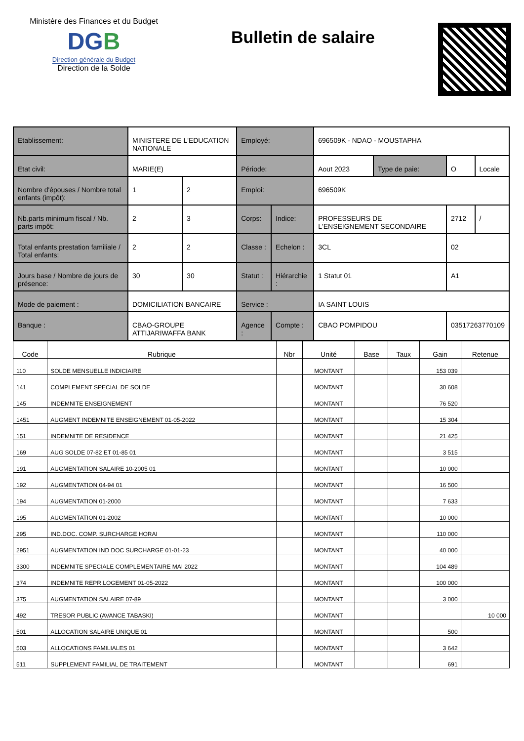Ministère des Finances et du Budget
DGB
Direction générale du Budget
Direction de la Solde
Bulletin de salaire
| Etablissement: | MINISTERE DE L'EDUCATION NATIONALE | | Employé: | | 696509K - NDAO - MOUSTAPHA | | | |
| Etat civil: | MARIE(E) | | Période: | | Aout 2023 | Type de paie: | O | Locale |
| Nombre d'épouses / Nombre total enfants (impôt): | 1 | 2 | Emploi: | | 696509K | | | |
| Nb.parts minimum fiscal / Nb. parts impôt: | 2 | 3 | Corps: | Indice: | PROFESSEURS DE L'ENSEIGNEMENT SECONDAIRE | | 2712 | / |
| Total enfants prestation familiale / Total enfants: | 2 | 2 | Classe : | Echelon : | 3CL | | 02 | |
| Jours base / Nombre de jours de présence: | 30 | 30 | Statut : | Hiérarchie : | 1 Statut 01 | | A1 | |
| Mode de paiement : | DOMICILIATION BANCAIRE | | Service : | | IA SAINT LOUIS | | | |
| Banque : | CBAO-GROUPE ATTIJARIWAFFA BANK | | Agence : | Compte : | CBAO POMPIDOU | | 03517263770109 | |
| Code | Rubrique | Nbr | Unité | Base | Taux | Gain | Retenue |
| --- | --- | --- | --- | --- | --- | --- | --- |
| 110 | SOLDE MENSUELLE INDICIAIRE | | MONTANT | | | 153 039 | |
| 141 | COMPLEMENT SPECIAL DE SOLDE | | MONTANT | | | 30 608 | |
| 145 | INDEMNITE ENSEIGNEMENT | | MONTANT | | | 76 520 | |
| 1451 | AUGMENT INDEMNITE ENSEIGNEMENT 01-05-2022 | | MONTANT | | | 15 304 | |
| 151 | INDEMNITE DE RESIDENCE | | MONTANT | | | 21 425 | |
| 169 | AUG SOLDE 07-82 ET 01-85 01 | | MONTANT | | | 3 515 | |
| 191 | AUGMENTATION SALAIRE 10-2005 01 | | MONTANT | | | 10 000 | |
| 192 | AUGMENTATION 04-94 01 | | MONTANT | | | 16 500 | |
| 194 | AUGMENTATION 01-2000 | | MONTANT | | | 7 633 | |
| 195 | AUGMENTATION 01-2002 | | MONTANT | | | 10 000 | |
| 295 | IND.DOC. COMP. SURCHARGE HORAI | | MONTANT | | | 110 000 | |
| 2951 | AUGMENTATION IND DOC SURCHARGE 01-01-23 | | MONTANT | | | 40 000 | |
| 3300 | INDEMNITE SPECIALE COMPLEMENTAIRE MAI 2022 | | MONTANT | | | 104 489 | |
| 374 | INDEMNITE REPR LOGEMENT 01-05-2022 | | MONTANT | | | 100 000 | |
| 375 | AUGMENTATION SALAIRE 07-89 | | MONTANT | | | 3 000 | |
| 492 | TRESOR PUBLIC (AVANCE TABASKI) | | MONTANT | | | | 10 000 |
| 501 | ALLOCATION SALAIRE UNIQUE 01 | | MONTANT | | | 500 | |
| 503 | ALLOCATIONS FAMILIALES 01 | | MONTANT | | | 3 642 | |
| 511 | SUPPLEMENT FAMILIAL DE TRAITEMENT | | MONTANT | | | 691 | |